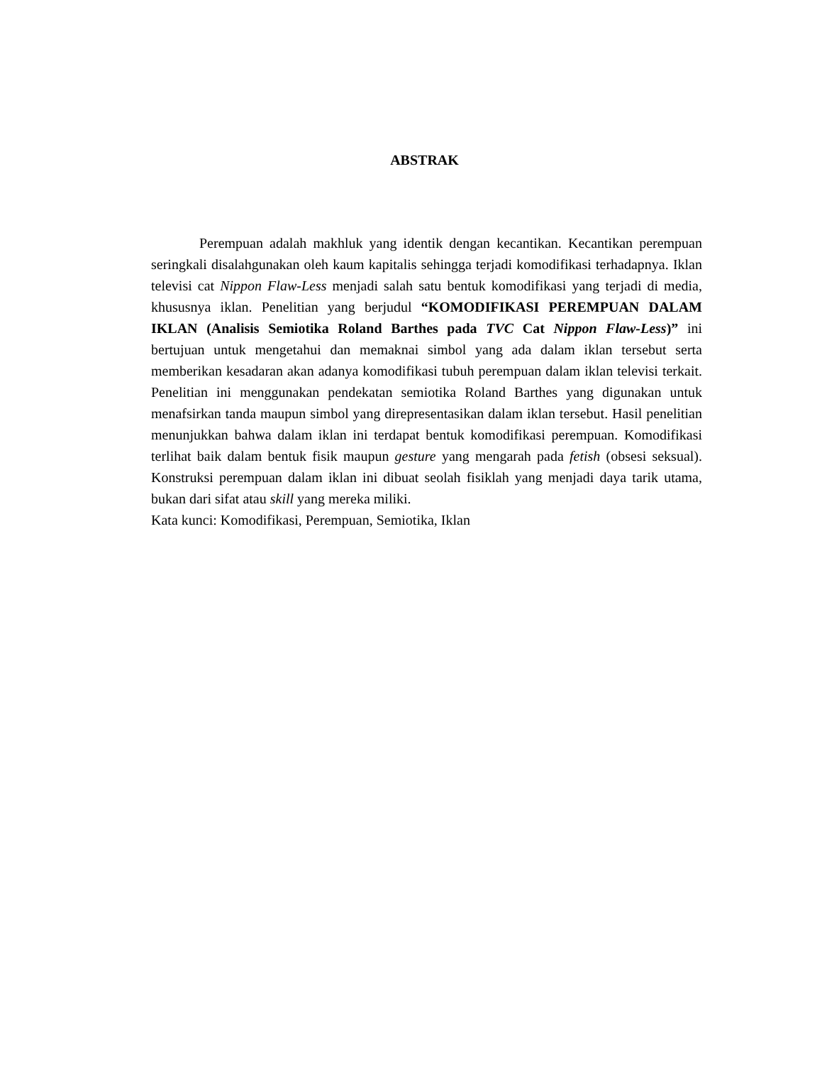ABSTRAK
Perempuan adalah makhluk yang identik dengan kecantikan. Kecantikan perempuan seringkali disalahgunakan oleh kaum kapitalis sehingga terjadi komodifikasi terhadapnya. Iklan televisi cat Nippon Flaw-Less menjadi salah satu bentuk komodifikasi yang terjadi di media, khususnya iklan. Penelitian yang berjudul “KOMODIFIKASI PEREMPUAN DALAM IKLAN (Analisis Semiotika Roland Barthes pada TVC Cat Nippon Flaw-Less)” ini bertujuan untuk mengetahui dan memaknai simbol yang ada dalam iklan tersebut serta memberikan kesadaran akan adanya komodifikasi tubuh perempuan dalam iklan televisi terkait. Penelitian ini menggunakan pendekatan semiotika Roland Barthes yang digunakan untuk menafsirkan tanda maupun simbol yang direpresentasikan dalam iklan tersebut. Hasil penelitian menunjukkan bahwa dalam iklan ini terdapat bentuk komodifikasi perempuan. Komodifikasi terlihat baik dalam bentuk fisik maupun gesture yang mengarah pada fetish (obsesi seksual). Konstruksi perempuan dalam iklan ini dibuat seolah fisiklah yang menjadi daya tarik utama, bukan dari sifat atau skill yang mereka miliki.
Kata kunci: Komodifikasi, Perempuan, Semiotika, Iklan